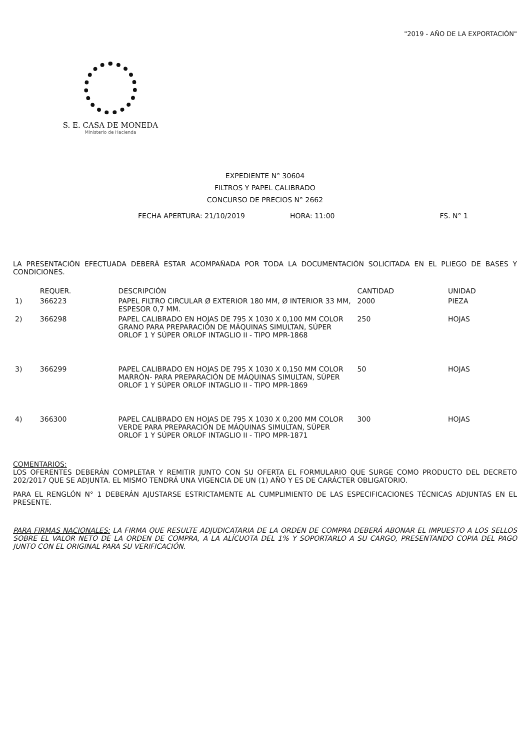"2019 - AÑO DE LA EXPORTACIÓN"
S. E. CASA DE MONEDA
Ministerio de Hacienda
EXPEDIENTE N° 30604
FILTROS Y PAPEL CALIBRADO
CONCURSO DE PRECIOS N° 2662
FECHA APERTURA: 21/10/2019 HORA: 11:00 FS. N° 1
LA PRESENTACIÓN EFECTUADA DEBERÁ ESTAR ACOMPAÑADA POR TODA LA DOCUMENTACIÓN SOLICITADA EN EL PLIEGO DE BASES Y CONDICIONES.
| | REQUER. | DESCRIPCIÓN | CANTIDAD | UNIDAD |
| --- | --- | --- | --- | --- |
| 1) | 366223 | PAPEL FILTRO CIRCULAR Ø EXTERIOR 180 MM, Ø INTERIOR 33 MM, ESPESOR 0,7 MM. | 2000 | PIEZA |
| 2) | 366298 | PAPEL CALIBRADO EN HOJAS DE 795 X 1030 X 0,100 MM COLOR GRANO PARA PREPARACIÓN DE MÁQUINAS SIMULTAN, SÚPER ORLOF 1 Y SÚPER ORLOF INTAGLIO II - TIPO MPR-1868 | 250 | HOJAS |
| 3) | 366299 | PAPEL CALIBRADO EN HOJAS DE 795 X 1030 X 0,150 MM COLOR MARRÓN- PARA PREPARACIÓN DE MÁQUINAS SIMULTAN, SÚPER ORLOF 1 Y SÚPER ORLOF INTAGLIO II - TIPO MPR-1869 | 50 | HOJAS |
| 4) | 366300 | PAPEL CALIBRADO EN HOJAS DE 795 X 1030 X 0,200 MM COLOR VERDE PARA PREPARACIÓN DE MÁQUINAS SIMULTAN, SÚPER ORLOF 1 Y SÚPER ORLOF INTAGLIO II - TIPO MPR-1871 | 300 | HOJAS |
COMENTARIOS:
LOS OFERENTES DEBERÁN COMPLETAR Y REMITIR JUNTO CON SU OFERTA EL FORMULARIO QUE SURGE COMO PRODUCTO DEL DECRETO 202/2017 QUE SE ADJUNTA. EL MISMO TENDRÁ UNA VIGENCIA DE UN (1) AÑO Y ES DE CARÁCTER OBLIGATORIO.
PARA EL RENGLÓN N° 1 DEBERÁN AJUSTARSE ESTRICTAMENTE AL CUMPLIMIENTO DE LAS ESPECIFICACIONES TÉCNICAS ADJUNTAS EN EL PRESENTE.
PARA FIRMAS NACIONALES: LA FIRMA QUE RESULTE ADJUDICATARIA DE LA ORDEN DE COMPRA DEBERÁ ABONAR EL IMPUESTO A LOS SELLOS SOBRE EL VALOR NETO DE LA ORDEN DE COMPRA, A LA ALÍCUOTA DEL 1% Y SOPORTARLO A SU CARGO, PRESENTANDO COPIA DEL PAGO JUNTO CON EL ORIGINAL PARA SU VERIFICACIÓN.